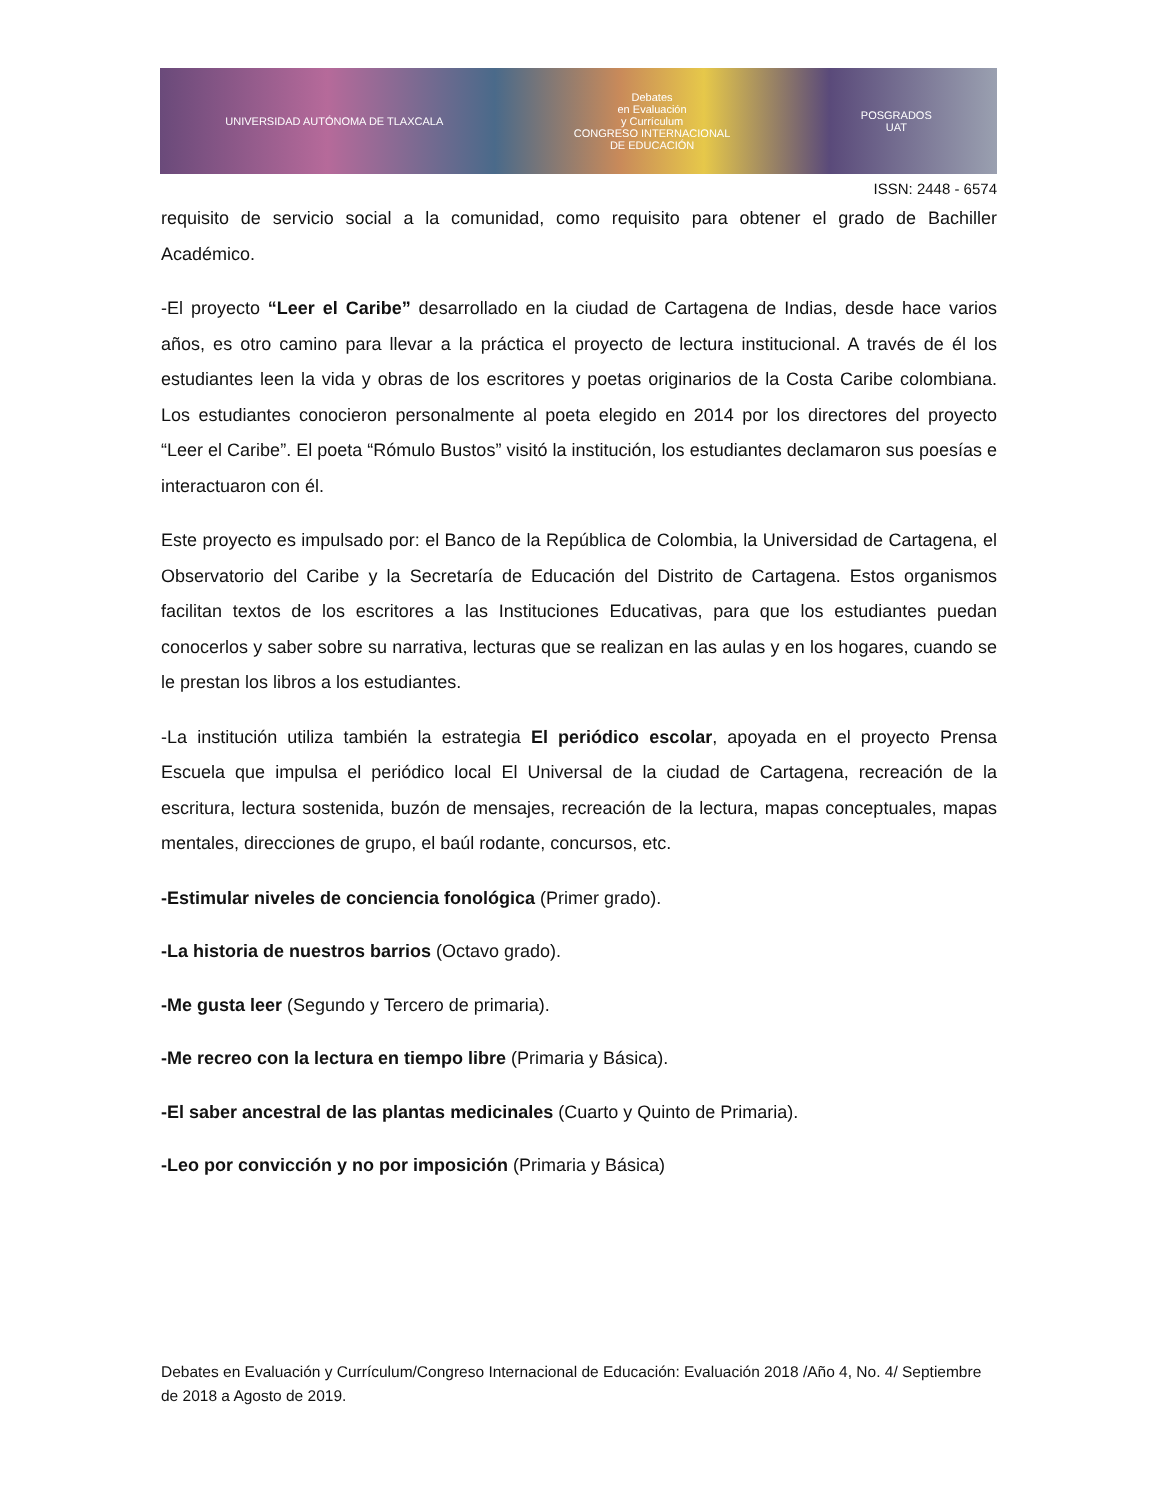UNIVERSIDAD AUTÓNOMA DE TLAXCALA
Debates
en Evaluación
y Currículum
CONGRESO INTERNACIONAL
DE EDUCACIÓN
POSGRADOS
UAT
ISSN: 2448 - 6574
requisito de servicio social a la comunidad, como requisito para obtener el grado de Bachiller Académico.
-El proyecto “Leer el Caribe” desarrollado en la ciudad de Cartagena de Indias, desde hace varios años, es otro camino para llevar a la práctica el proyecto de lectura institucional. A través de él los estudiantes leen la vida y obras de los escritores y poetas originarios de la Costa Caribe colombiana. Los estudiantes conocieron personalmente al poeta elegido en 2014 por los directores del proyecto “Leer el Caribe”. El poeta “Rómulo Bustos” visitó la institución, los estudiantes declamaron sus poesías e interactuaron con él.
Este proyecto es impulsado por: el Banco de la República de Colombia, la Universidad de Cartagena, el Observatorio del Caribe y la Secretaría de Educación del Distrito de Cartagena. Estos organismos facilitan textos de los escritores a las Instituciones Educativas, para que los estudiantes puedan conocerlos y saber sobre su narrativa, lecturas que se realizan en las aulas y en los hogares, cuando se le prestan los libros a los estudiantes.
-La institución utiliza también la estrategia El periódico escolar, apoyada en el proyecto Prensa Escuela que impulsa el periódico local El Universal de la ciudad de Cartagena, recreación de la escritura, lectura sostenida, buzón de mensajes, recreación de la lectura, mapas conceptuales, mapas mentales, direcciones de grupo, el baúl rodante, concursos, etc.
-Estimular niveles de conciencia fonológica (Primer grado).
-La historia de nuestros barrios (Octavo grado).
-Me gusta leer (Segundo y Tercero de primaria).
-Me recreo con la lectura en tiempo libre (Primaria y Básica).
-El saber ancestral de las plantas medicinales (Cuarto y Quinto de Primaria).
-Leo por convicción y no por imposición (Primaria y Básica)
Debates en Evaluación y Currículum/Congreso Internacional de Educación: Evaluación 2018 /Año 4, No. 4/ Septiembre de 2018 a Agosto de 2019.